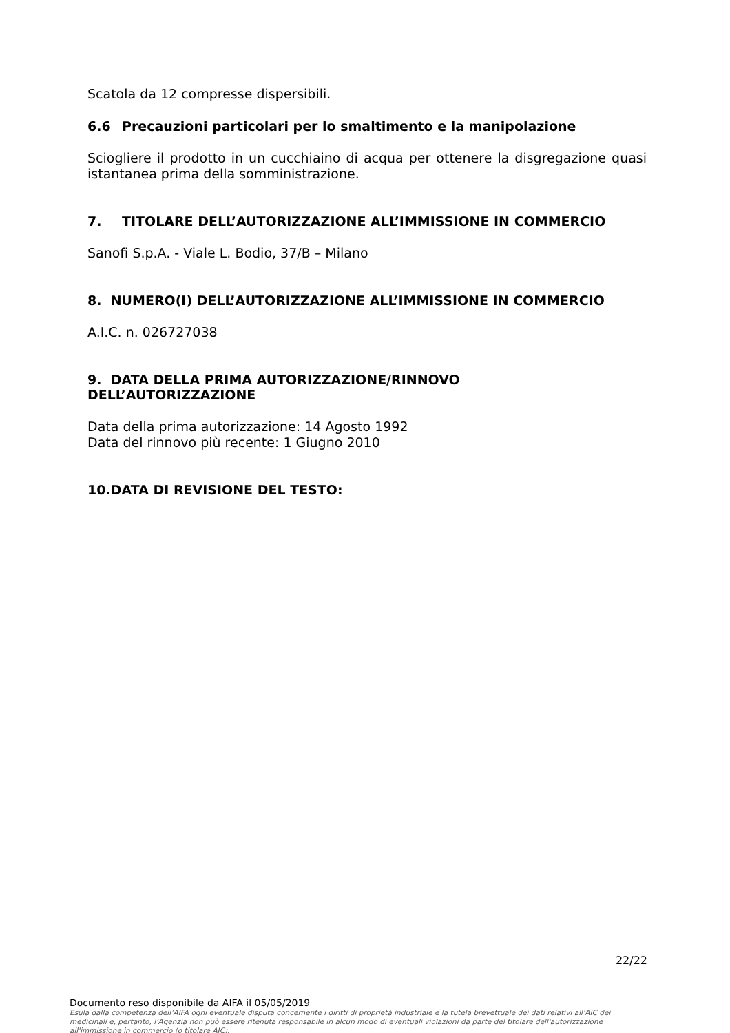Scatola da 12 compresse dispersibili.
6.6 Precauzioni particolari per lo smaltimento e la manipolazione
Sciogliere il prodotto in un cucchiaino di acqua per ottenere la disgregazione quasi istantanea prima della somministrazione.
7. TITOLARE DELL’AUTORIZZAZIONE ALL’IMMISSIONE IN COMMERCIO
Sanofi S.p.A. - Viale L. Bodio, 37/B – Milano
8. NUMERO(I) DELL’AUTORIZZAZIONE ALL’IMMISSIONE IN COMMERCIO
A.I.C. n. 026727038
9. DATA DELLA PRIMA AUTORIZZAZIONE/RINNOVO
DELL’AUTORIZZAZIONE
Data della prima autorizzazione: 14 Agosto 1992
Data del rinnovo più recente: 1 Giugno 2010
10.DATA DI REVISIONE DEL TESTO:
22/22
Documento reso disponibile da AIFA il 05/05/2019
Esula dalla competenza dell’AIFA ogni eventuale disputa concernente i diritti di proprietà industriale e la tutela brevettuale dei dati relativi all’AIC dei medicinali e, pertanto, l’Agenzia non può essere ritenuta responsabile in alcun modo di eventuali violazioni da parte del titolare dell'autorizzazione all'immissione in commercio (o titolare AIC).